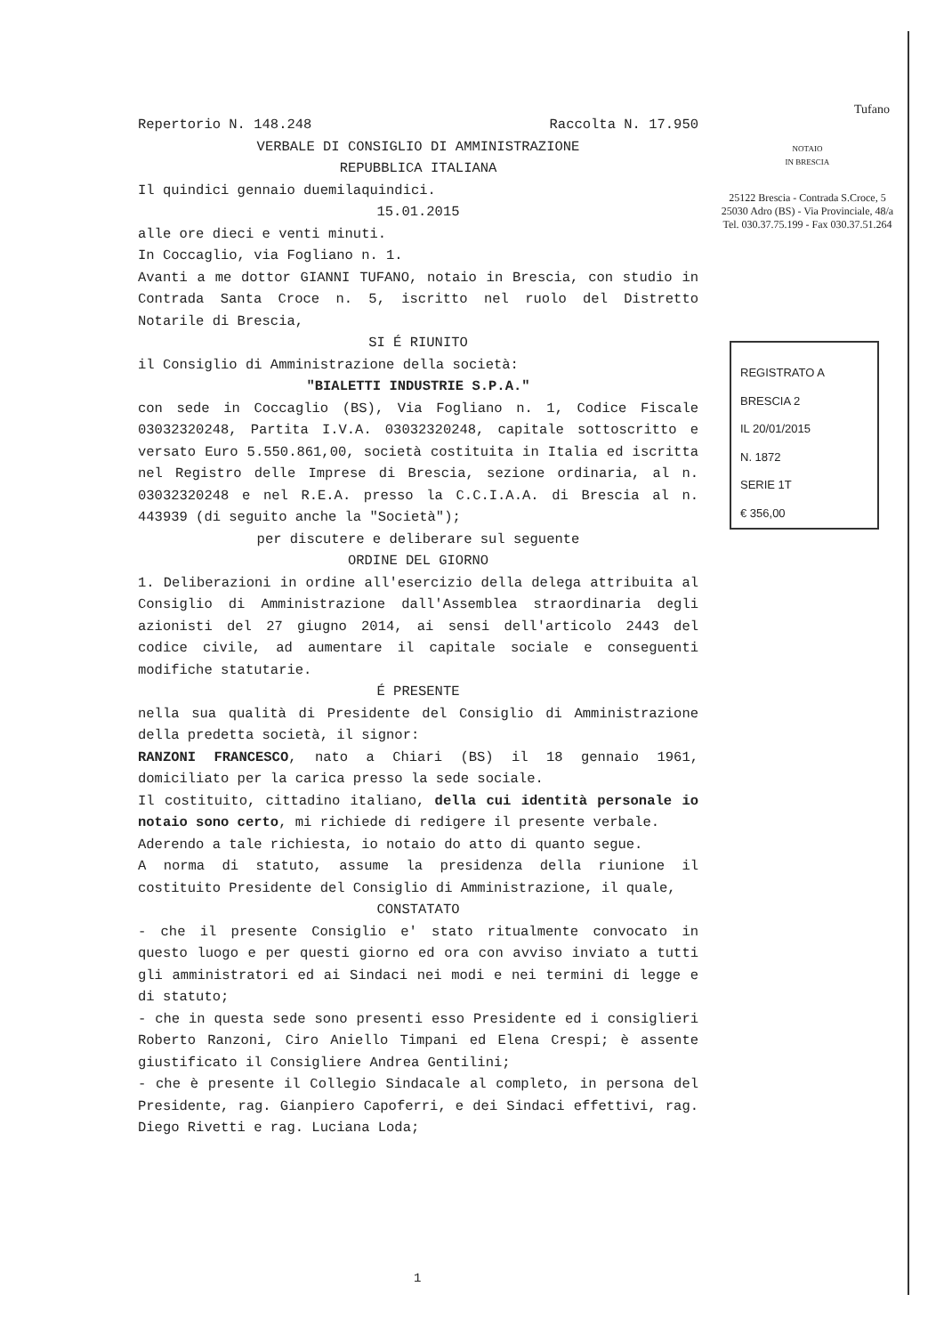Repertorio N. 148.248 Raccolta N. 17.950
VERBALE DI CONSIGLIO DI AMMINISTRAZIONE
REPUBBLICA ITALIANA
Il quindici gennaio duemilaquindici.
15.01.2015
alle ore dieci e venti minuti.
In Coccaglio, via Fogliano n. 1.
Avanti a me dottor GIANNI TUFANO, notaio in Brescia, con studio in Contrada Santa Croce n. 5, iscritto nel ruolo del Distretto Notarile di Brescia,
SI É RIUNITO
il Consiglio di Amministrazione della società:
"BIALETTI INDUSTRIE S.P.A."
con sede in Coccaglio (BS), Via Fogliano n. 1, Codice Fiscale 03032320248, Partita I.V.A. 03032320248, capitale sottoscritto e versato Euro 5.550.861,00, società costituita in Italia ed iscritta nel Registro delle Imprese di Brescia, sezione ordinaria, al n. 03032320248 e nel R.E.A. presso la C.C.I.A.A. di Brescia al n. 443939 (di seguito anche la "Società");
per discutere e deliberare sul seguente
ORDINE DEL GIORNO
1. Deliberazioni in ordine all'esercizio della delega attribuita al Consiglio di Amministrazione dall'Assemblea straordinaria degli azionisti del 27 giugno 2014, ai sensi dell'articolo 2443 del codice civile, ad aumentare il capitale sociale e conseguenti modifiche statutarie.
É PRESENTE
nella sua qualità di Presidente del Consiglio di Amministrazione della predetta società, il signor:
RANZONI FRANCESCO, nato a Chiari (BS) il 18 gennaio 1961, domiciliato per la carica presso la sede sociale.
Il costituito, cittadino italiano, della cui identità personale io notaio sono certo, mi richiede di redigere il presente verbale.
Aderendo a tale richiesta, io notaio do atto di quanto segue.
A norma di statuto, assume la presidenza della riunione il costituito Presidente del Consiglio di Amministrazione, il quale,
CONSTATATO
- che il presente Consiglio e' stato ritualmente convocato in questo luogo e per questi giorno ed ora con avviso inviato a tutti gli amministratori ed ai Sindaci nei modi e nei termini di legge e di statuto;
- che in questa sede sono presenti esso Presidente ed i consiglieri Roberto Ranzoni, Ciro Aniello Timpani ed Elena Crespi; è assente giustificato il Consigliere Andrea Gentilini;
- che è presente il Collegio Sindacale al completo, in persona del Presidente, rag. Gianpiero Capoferri, e dei Sindaci effettivi, rag. Diego Rivetti e rag. Luciana Loda;
Tufano
NOTAIO
IN BRESCIA
25122 Brescia - Contrada S.Croce, 5
25030 Adro (BS) - Via Provinciale, 48/a
Tel. 030.37.75.199 - Fax 030.37.51.264
REGISTRATO A
BRESCIA 2
IL 20/01/2015
N. 1872
SERIE 1T
€ 356,00
1